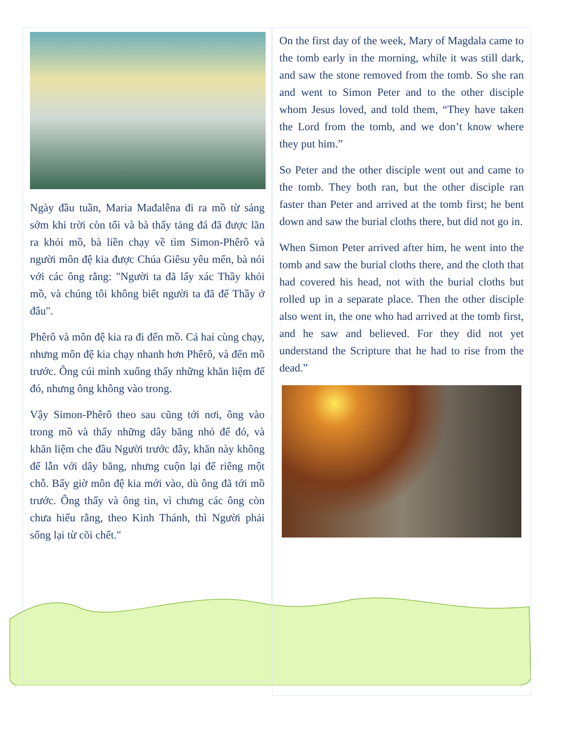Ngày đầu tuần, Maria Mađalêna đi ra mồ từ sáng sớm khi trời còn tối và bà thấy tảng đá đã được lăn ra khỏi mồ, bà liền chạy về tìm Simon-Phêrô và người môn đệ kia được Chúa Giêsu yêu mến, bà nói với các ông rằng: "Người ta đã lấy xác Thầy khỏi mồ, và chúng tôi không biết người ta đã để Thầy ở đâu".
Phêrô và môn đệ kia ra đi đến mồ. Cả hai cùng chạy, nhưng môn đệ kia chạy nhanh hơn Phêrô, và đến mồ trước. Ông cúi mình xuống thấy những khăn liệm để đó, nhưng ông không vào trong.
Vậy Simon-Phêrô theo sau cũng tới nơi, ông vào trong mồ và thấy những dây băng nhỏ để đó, và khăn liệm che đầu Người trước đây, khăn này không để lẫn với dây băng, nhưng cuộn lại để riêng một chỗ. Bấy giờ môn đệ kia mới vào, dù ông đã tới mồ trước. Ông thấy và ông tin, vì chưng các ông còn chưa hiểu rằng, theo Kinh Thánh, thì Người phải sống lại từ cõi chết."
On the first day of the week, Mary of Magdala came to the tomb early in the morning, while it was still dark, and saw the stone removed from the tomb. So she ran and went to Simon Peter and to the other disciple whom Jesus loved, and told them, “They have taken the Lord from the tomb, and we don’t know where they put him.”
So Peter and the other disciple went out and came to the tomb. They both ran, but the other disciple ran faster than Peter and arrived at the tomb first; he bent down and saw the burial cloths there, but did not go in.
When Simon Peter arrived after him, he went into the tomb and saw the burial cloths there, and the cloth that had covered his head, not with the burial cloths but rolled up in a separate place. Then the other disciple also went in, the one who had arrived at the tomb first, and he saw and believed. For they did not yet understand the Scripture that he had to rise from the dead.”